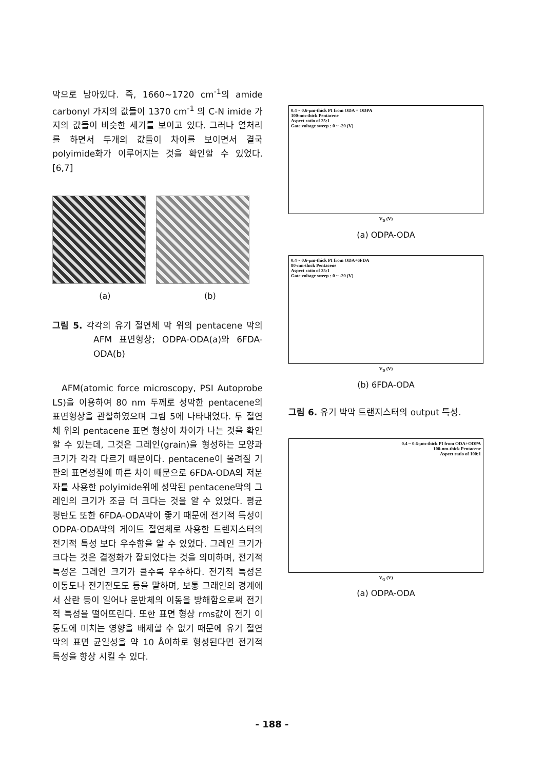막으로 남아있다. 즉, 1660~1720 cm<sup>-1</sup>의 amide carbonyl 가지의 값들이 1370 cm<sup>-1</sup> 의 C-N imide 가지의 값들이 비슷한 세기를 보이고 있다. 그러나 열처리를 하면서 두개의 값들이 차이를 보이면서 결국 polyimide화가 이루어지는 것을 확인할 수 있었다.[6,7]
(a) (b)
그림 5. 각각의 유기 절연체 막 위의 pentacene 막의 AFM 표면형상; ODPA-ODA(a)와 6FDA-ODA(b)
AFM(atomic force microscopy, PSI Autoprobe LS)을 이용하여 80 nm 두께로 성막한 pentacene의 표면형상을 관찰하였으며 그림 5에 나타내었다. 두 절연체 위의 pentacene 표면 형상이 차이가 나는 것을 확인할 수 있는데, 그것은 그레인(grain)을 형성하는 모양과 크기가 각각 다르기 때문이다. pentacene이 올려질 기판의 표면성질에 따른 차이 때문으로 6FDA-ODA의 저분자를 사용한 polyimide위에 성막된 pentacene막의 그레인의 크기가 조금 더 크다는 것을 알 수 있었다. 평균 평탄도 또한 6FDA-ODA막이 좋기 때문에 전기적 특성이 ODPA-ODA막의 게이트 절연체로 사용한 트렌지스터의 전기적 특성 보다 우수함을 알 수 있었다. 그레인 크기가 크다는 것은 결정화가 잘되었다는 것을 의미하며, 전기적 특성은 그레인 크기가 클수록 우수하다. 전기적 특성은 이동도나 전기전도도 등을 말하며, 보통 그래인의 경계에서 산란 등이 일어나 운반체의 이동을 방해함으로써 전기적 특성을 떨어뜨린다. 또한 표면 형상 rms값이 전기 이동도에 미치는 영향을 배제할 수 없기 때문에 유기 절연막의 표면 균일성을 약 10 Å이하로 형성된다면 전기적 특성을 향상 시킬 수 있다.
0.4 ~ 0.6-µm-thick PI from ODA + ODPA
100-nm-thick Pentacene
Aspect ratio of 25:1
Gate voltage sweep : 0 ~ -20 (V)
V<sub>D</sub> (V)
(a) ODPA-ODA
0.4 ~ 0.6-µm-thick PI from ODA+6FDA
80-nm-thick Pentacene
Aspect ratio of 25:1
Gate voltage sweep : 0 ~ -20 (V)
V<sub>D</sub> (V)
(b) 6FDA-ODA
그림 6. 유기 박막 트랜지스터의 output 특성.
0.4 ~ 0.6-µm-thick PI from ODA+ODPA
100-nm-thick Pentacene
Aspect ratio of 100:1
V<sub>G</sub> (V)
(a) ODPA-ODA
- 188 -